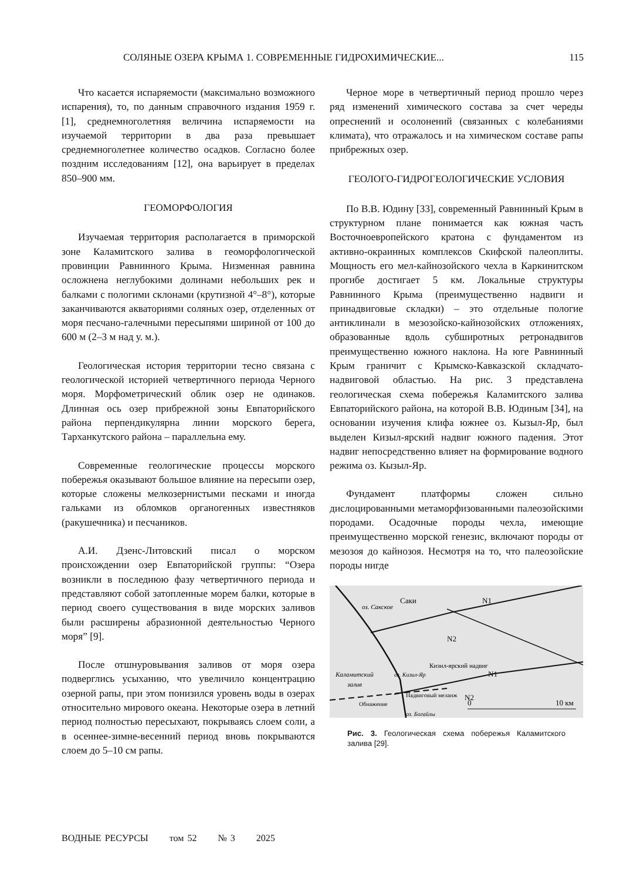СОЛЯНЫЕ ОЗЕРА КРЫМА 1. СОВРЕМЕННЫЕ ГИДРОХИМИЧЕСКИЕ... 115
Что касается испаряемости (максимально возможного испарения), то, по данным справочного издания 1959 г. [1], среднемноголетняя величина испаряемости на изучаемой территории в два раза превышает среднемноголетнее количество осадков. Согласно более поздним исследованиям [12], она варьирует в пределах 850–900 мм.
ГЕОМОРФОЛОГИЯ
Изучаемая территория располагается в приморской зоне Каламитского залива в геоморфологической провинции Равнинного Крыма. Низменная равнина осложнена неглубокими долинами небольших рек и балками с пологими склонами (крутизной 4°–8°), которые заканчиваются акваториями соляных озер, отделенных от моря песчано-галечными пересыпями шириной от 100 до 600 м (2–3 м над у. м.).
Геологическая история территории тесно связана с геологической историей четвертичного периода Черного моря. Морфометрический облик озер не одинаков. Длинная ось озер прибрежной зоны Евпаторийского района перпендикулярна линии морского берега, Тарханкутского района – параллельна ему.
Современные геологические процессы морского побережья оказывают большое влияние на пересыпи озер, которые сложены мелкозернистыми песками и иногда гальками из обломков органогенных известняков (ракушечника) и песчаников.
А.И. Дзенс-Литовский писал о морском происхождении озер Евпаторийской группы: “Озера возникли в последнюю фазу четвертичного периода и представляют собой затопленные морем балки, которые в период своего существования в виде морских заливов были расширены абразионной деятельностью Черного моря” [9].
После отшнуровывания заливов от моря озера подверглись усыханию, что увеличило концентрацию озерной рапы, при этом понизился уровень воды в озерах относительно мирового океана. Некоторые озера в летний период полностью пересыхают, покрываясь слоем соли, а в осеннее-зимне-весенний период вновь покрываются слоем до 5–10 см рапы.
Черное море в четвертичный период прошло через ряд изменений химического состава за счет череды опреснений и осолонений (связанных с колебаниями климата), что отражалось и на химическом составе рапы прибрежных озер.
ГЕОЛОГО-ГИДРОГЕОЛОГИЧЕСКИЕ УСЛОВИЯ
По В.В. Юдину [33], современный Равнинный Крым в структурном плане понимается как южная часть Восточноевропейского кратона с фундаментом из активно-окраинных комплексов Скифской палеоплиты. Мощность его мел-кайнозойского чехла в Каркинитском прогибе достигает 5 км. Локальные структуры Равнинного Крыма (преимущественно надвиги и принадвиговые складки) – это отдельные пологие антиклинали в мезозойско-кайнозойских отложениях, образованные вдоль субширотных ретронадвигов преимущественно южного наклона. На юге Равнинный Крым граничит с Крымско-Кавказской складчато-надвиговой областью. На рис. 3 представлена геологическая схема побережья Каламитского залива Евпаторийского района, на которой В.В. Юдиным [34], на основании изучения клифа южнее оз. Кызыл-Яр, был выделен Кизыл-ярский надвиг южного падения. Этот надвиг непосредственно влияет на формирование водного режима оз. Кызыл-Яр.
Фундамент платформы сложен сильно дислоцированными метаморфизованными палеозойскими породами. Осадочные породы чехла, имеющие преимущественно морской генезис, включают породы от мезозоя до кайнозоя. Несмотря на то, что палеозойские породы нигде
Саки
N1
оз. Сакское
N2
Кизил-ярский надвиг
N1
N2
Каламитский
залив
оз. Кизил-Яр
Надвиговый меланж
Обнажение
0
10 км
оз. Богайлы
Рис. 3. Геологическая схема побережья Каламитского залива [29].
ВОДНЫЕ РЕСУРСЫ том 52 № 3 2025